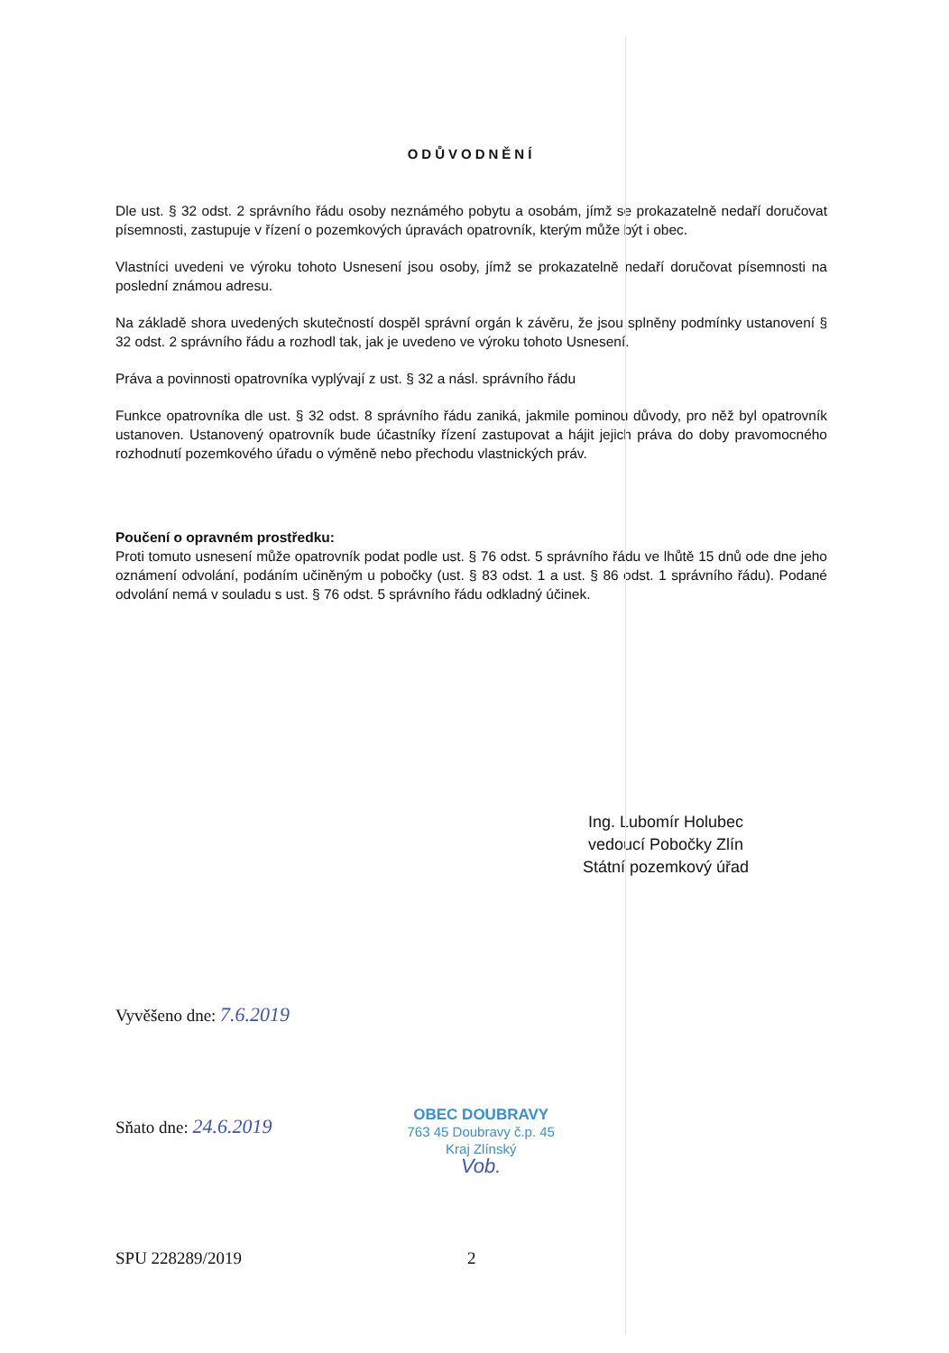ODŮVODNĚNÍ
Dle ust. § 32 odst. 2 správního řádu osoby neznámého pobytu a osobám, jímž se prokazatelně nedaří doručovat písemnosti, zastupuje v řízení o pozemkových úpravách opatrovník, kterým může být i obec.
Vlastníci uvedeni ve výroku tohoto Usnesení jsou osoby, jímž se prokazatelně nedaří doručovat písemnosti na poslední známou adresu.
Na základě shora uvedených skutečností dospěl správní orgán k závěru, že jsou splněny podmínky ustanovení § 32 odst. 2 správního řádu a rozhodl tak, jak je uvedeno ve výroku tohoto Usnesení.
Práva a povinnosti opatrovníka vyplývají z ust. § 32 a násl. správního řádu
Funkce opatrovníka dle ust. § 32 odst. 8 správního řádu zaniká, jakmile pominou důvody, pro něž byl opatrovník ustanoven. Ustanovený opatrovník bude účastníky řízení zastupovat a hájit jejich práva do doby pravomocného rozhodnutí pozemkového úřadu o výměně nebo přechodu vlastnických práv.
Poučení o opravném prostředku:
Proti tomuto usnesení může opatrovník podat podle ust. § 76 odst. 5 správního řádu ve lhůtě 15 dnů ode dne jeho oznámení odvolání, podáním učiněným u pobočky (ust. § 83 odst. 1 a ust. § 86 odst. 1 správního řádu). Podané odvolání nemá v souladu s ust. § 76 odst. 5 správního řádu odkladný účinek.
Ing. Lubomír Holubec
vedoucí Pobočky Zlín
Státní pozemkový úřad
Vyvěšeno dne: 7.6.2019
Sňato dne: 24.6.2019
OBEC DOUBRAVY
763 45 Doubravy č.p. 45
Kraj Zlínský
Vob.
SPU 228289/2019 2